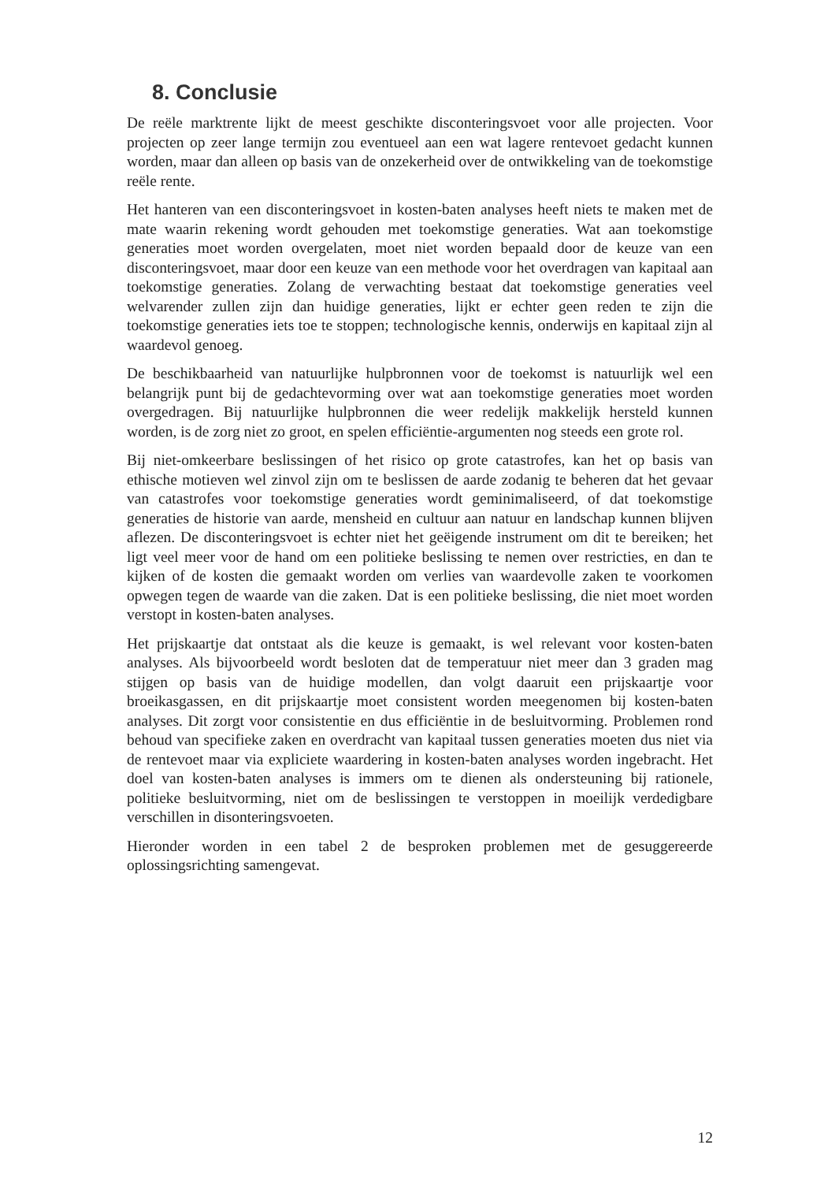8. Conclusie
De reële marktrente lijkt de meest geschikte disconteringsvoet voor alle projecten. Voor projecten op zeer lange termijn zou eventueel aan een wat lagere rentevoet gedacht kunnen worden, maar dan alleen op basis van de onzekerheid over de ontwikkeling van de toekomstige reële rente.
Het hanteren van een disconteringsvoet in kosten-baten analyses heeft niets te maken met de mate waarin rekening wordt gehouden met toekomstige generaties. Wat aan toekomstige generaties moet worden overgelaten, moet niet worden bepaald door de keuze van een disconteringsvoet, maar door een keuze van een methode voor het overdragen van kapitaal aan toekomstige generaties. Zolang de verwachting bestaat dat toekomstige generaties veel welvarender zullen zijn dan huidige generaties, lijkt er echter geen reden te zijn die toekomstige generaties iets toe te stoppen; technologische kennis, onderwijs en kapitaal zijn al waardevol genoeg.
De beschikbaarheid van natuurlijke hulpbronnen voor de toekomst is natuurlijk wel een belangrijk punt bij de gedachtevorming over wat aan toekomstige generaties moet worden overgedragen. Bij natuurlijke hulpbronnen die weer redelijk makkelijk hersteld kunnen worden, is de zorg niet zo groot, en spelen efficiëntie-argumenten nog steeds een grote rol.
Bij niet-omkeerbare beslissingen of het risico op grote catastrofes, kan het op basis van ethische motieven wel zinvol zijn om te beslissen de aarde zodanig te beheren dat het gevaar van catastrofes voor toekomstige generaties wordt geminimaliseerd, of dat toekomstige generaties de historie van aarde, mensheid en cultuur aan natuur en landschap kunnen blijven aflezen. De disconteringsvoet is echter niet het geëigende instrument om dit te bereiken; het ligt veel meer voor de hand om een politieke beslissing te nemen over restricties, en dan te kijken of de kosten die gemaakt worden om verlies van waardevolle zaken te voorkomen opwegen tegen de waarde van die zaken. Dat is een politieke beslissing, die niet moet worden verstopt in kosten-baten analyses.
Het prijskaartje dat ontstaat als die keuze is gemaakt, is wel relevant voor kosten-baten analyses. Als bijvoorbeeld wordt besloten dat de temperatuur niet meer dan 3 graden mag stijgen op basis van de huidige modellen, dan volgt daaruit een prijskaartje voor broeikasgassen, en dit prijskaartje moet consistent worden meegenomen bij kosten-baten analyses. Dit zorgt voor consistentie en dus efficiëntie in de besluitvorming. Problemen rond behoud van specifieke zaken en overdracht van kapitaal tussen generaties moeten dus niet via de rentevoet maar via expliciete waardering in kosten-baten analyses worden ingebracht. Het doel van kosten-baten analyses is immers om te dienen als ondersteuning bij rationele, politieke besluitvorming, niet om de beslissingen te verstoppen in moeilijk verdedigbare verschillen in disonteringsvoeten.
Hieronder worden in een tabel 2 de besproken problemen met de gesuggereerde oplossingsrichting samengevat.
12